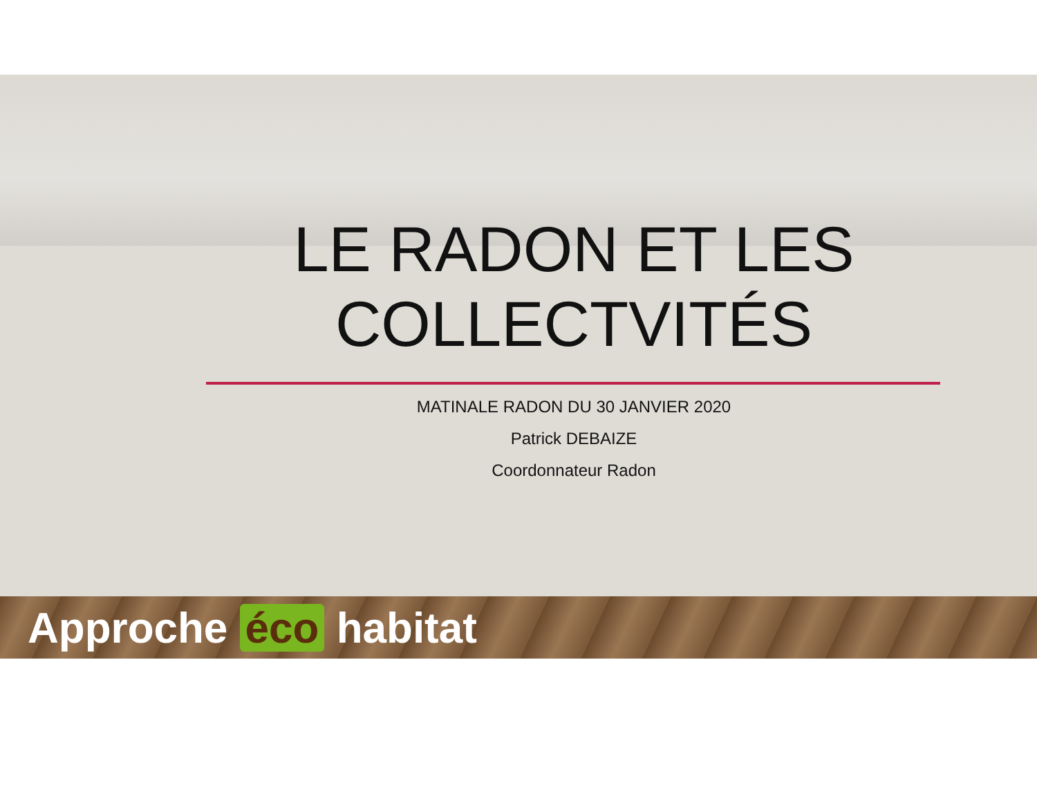LE RADON ET LES
COLLECTVITÉS
MATINALE RADON DU 30 JANVIER 2020
Patrick DEBAIZE
Coordonnateur Radon
Approche éco habitat